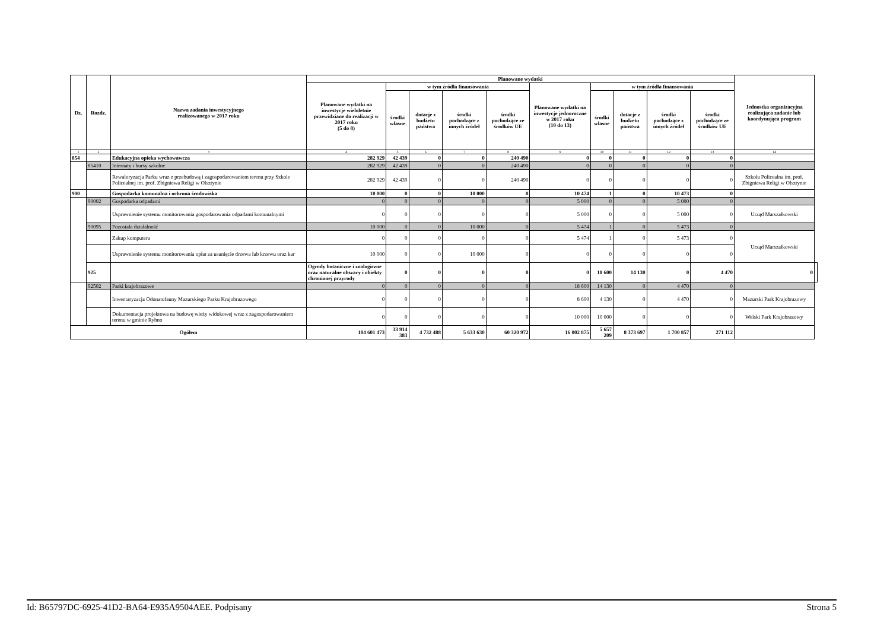| Dz. | Rozdz. | Nazwa zadania inwestycyjnego realizowanego w 2017 roku | Planowane wydatki | | | | | | | | | | Jednostka organizacyjna realizująca zadanie lub koordynująca program | |
| --- | --- | --- | --- | --- | --- | --- | --- | --- | --- | --- | --- | --- | --- | --- |
| | | | Planowane wydatki na inwestycje wieloletnie przewidziane do realizacji w 2017 roku (5 do 8) | w tym źródła finansowania | | | | Planowane wydatki na inwestycje jednoroczne w 2017 roku (10 do 13) | w tym źródła finansowania | | | | | |
| | | | | środki własne | dotacje z budżetu państwa | środki pochodzące z innych źródeł | środki pochodzące ze środków UE | | środki własne | dotacje z budżetu państwa | środki pochodzące z innych źródeł | środki pochodzące ze środków UE | | |
| 1 | 2 | 3 | 4 | 5 | 6 | 7 | 8 | 9 | 10 | 11 | 12 | 13 | 14 | |
| 854 | | Edukacyjna opieka wychowawcza | 282 929 | 42 439 | 0 | 0 | 240 490 | 0 | 0 | 0 | 0 | 0 | | |
| | 85410 | Internaty i bursy szkolne | 282 929 | 42 439 | 0 | 0 | 240 490 | 0 | 0 | 0 | 0 | 0 | | |
| | | Rewaloryzacja Parku wraz z przebudową i zagospodarowaniem terenu przy Szkole Policealnej im. prof. Zbigniewa Religi w Olsztynie | 282 929 | 42 439 | 0 | 0 | 240 490 | 0 | 0 | 0 | 0 | 0 | Szkoła Policealna im. prof. Zbigniewa Religi w Olsztynie | |
| 900 | | Gospodarka komunalna i ochrona środowiska | 10 000 | 0 | 0 | 10 000 | 0 | 10 474 | 1 | 0 | 10 473 | 0 | | |
| | 90002 | Gospodarka odpadami | 0 | 0 | 0 | 0 | 0 | 5 000 | 0 | 0 | 5 000 | 0 | | |
| | | Usprawnienie systemu monitorowania gospodarowania odpadami komunalnymi | 0 | 0 | 0 | 0 | 0 | 5 000 | 0 | 0 | 5 000 | 0 | Urząd Marszałkowski | |
| | 90095 | Pozostała działalność | 10 000 | 0 | 0 | 10 000 | 0 | 5 474 | 1 | 0 | 5 473 | 0 | | |
| | | Zakup komputera | 0 | 0 | 0 | 0 | 0 | 5 474 | 1 | 0 | 5 473 | 0 | Urząd Marszałkowski | |
| | | Usprawnienie systemu monitorowania opłat za usunięcie drzewa lub krzewu oraz kar | 10 000 | 0 | 0 | 10 000 | 0 | 0 | 0 | 0 | 0 | 0 | | |
| | 925 | | Ogrody botaniczne i zoologiczne oraz naturalne obszary i obiekty chronionej przyrody | 0 | 0 | 0 | 0 | 0 | 18 600 | 14 130 | 0 | 4 470 | 0 | |
| | 92502 | Parki krajobrazowe | 0 | 0 | 0 | 0 | 0 | 18 600 | 14 130 | 0 | 4 470 | 0 | | |
| | | Inwentaryzacja Odonatofauny Mazurskiego Parku Krajobrazowego | 0 | 0 | 0 | 0 | 0 | 8 600 | 4 130 | 0 | 4 470 | 0 | Mazurski Park Krajobrazowy | |
| | | Dokumentacja projektowa na budowę wieży widokowej wraz z zagospodarowaniem terenu w gminie Rybno | 0 | 0 | 0 | 0 | 0 | 10 000 | 10 000 | 0 | 0 | 0 | Welski Park Krajobrazowy | |
| Ogółem | | | 104 601 473 | 33 914 383 | 4 732 488 | 5 633 630 | 60 320 972 | 16 002 875 | 5 657 209 | 8 373 697 | 1 700 857 | 271 112 | | |
Id: B65797DC-6925-41D2-BA64-E935A9504AEE. Podpisany Strona 5